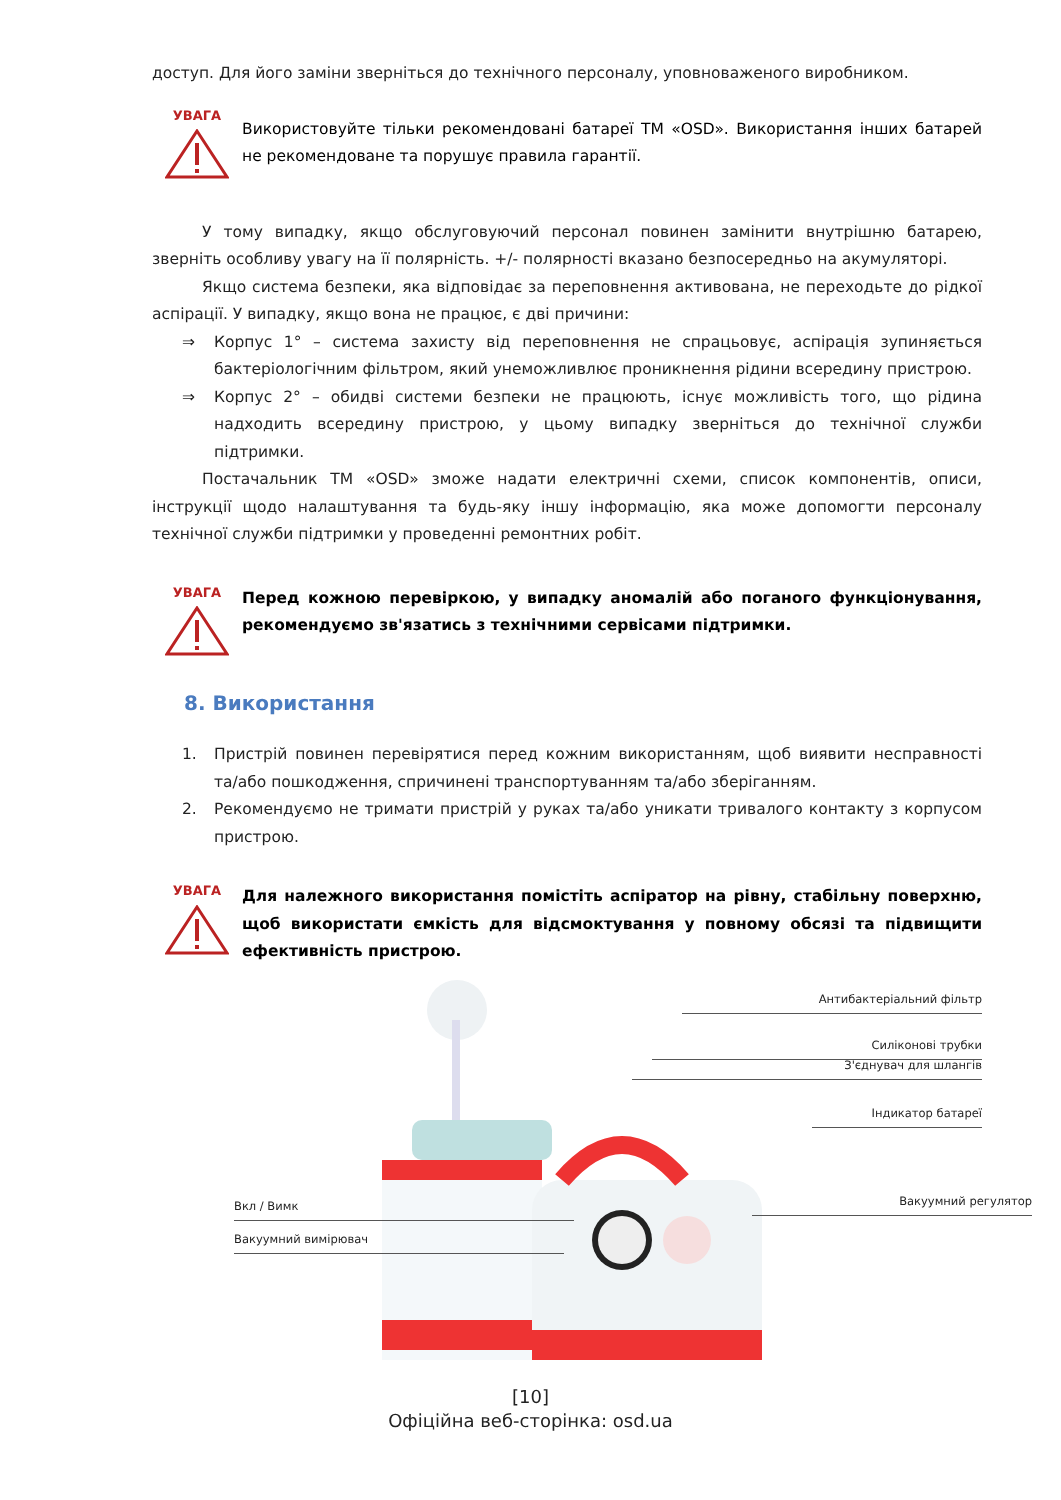доступ. Для його заміни зверніться до технічного персоналу, уповноваженого виробником.
УВАГА
Використовуйте тільки рекомендовані батареї ТМ «OSD». Використання інших батарей не рекомендоване та порушує правила гарантії.
У тому випадку, якщо обслуговуючий персонал повинен замінити внутрішню батарею, зверніть особливу увагу на її полярність. +/- полярності вказано безпосередньо на акумуляторі.
Якщо система безпеки, яка відповідає за переповнення активована, не переходьте до рідкої аспірації. У випадку, якщо вона не працює, є дві причини:
⇒ Корпус 1° – система захисту від переповнення не спрацьовує, аспірація зупиняється бактеріологічним фільтром, який унеможливлює проникнення рідини всередину пристрою.
⇒ Корпус 2° – обидві системи безпеки не працюють, існує можливість того, що рідина надходить всередину пристрою, у цьому випадку зверніться до технічної служби підтримки.
Постачальник ТМ «OSD» зможе надати електричні схеми, список компонентів, описи, інструкції щодо налаштування та будь-яку іншу інформацію, яка може допомогти персоналу технічної служби підтримки у проведенні ремонтних робіт.
УВАГА
Перед кожною перевіркою, у випадку аномалій або поганого функціонування, рекомендуємо зв'язатись з технічними сервісами підтримки.
8. Використання
1. Пристрій повинен перевірятися перед кожним використанням, щоб виявити несправності та/або пошкодження, спричинені транспортуванням та/або зберіганням.
2. Рекомендуємо не тримати пристрій у руках та/або уникати тривалого контакту з корпусом пристрою.
УВАГА
Для належного використання помістіть аспіратор на рівну, стабільну поверхню, щоб використати ємкість для відсмоктування у повному обсязі та підвищити ефективність пристрою.
Антибактеріальний фільтр
Силіконові трубки
З'єднувач для шлангів
Індикатор батареї
Вкл / Вимк Вакуумний регулятор
Вакуумний вимірювач
[10]
Офіційна веб-сторінка: osd.ua